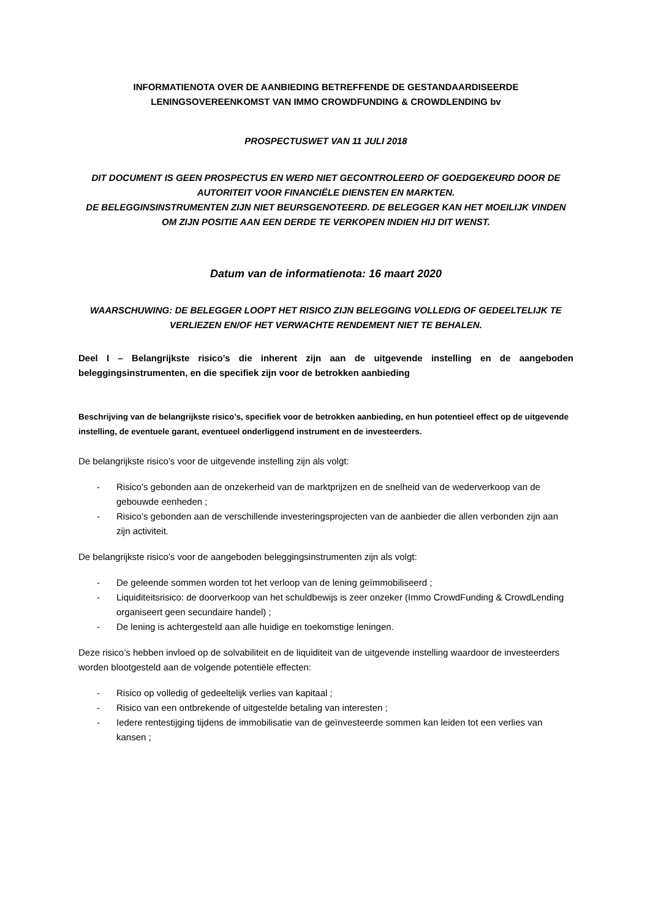INFORMATIENOTA OVER DE AANBIEDING BETREFFENDE DE GESTANDAARDISEERDE
LENINGSOVEREENKOMST VAN IMMO CROWDFUNDING & CROWDLENDING bv
PROSPECTUSWET VAN 11 JULI 2018
DIT DOCUMENT IS GEEN PROSPECTUS EN WERD NIET GECONTROLEERD OF GOEDGEKEURD DOOR DE AUTORITEIT VOOR FINANCIËLE DIENSTEN EN MARKTEN.
DE BELEGGINSINSTRUMENTEN ZIJN NIET BEURSGENOTEERD. DE BELEGGER KAN HET MOEILIJK VINDEN OM ZIJN POSITIE AAN EEN DERDE TE VERKOPEN INDIEN HIJ DIT WENST.
Datum van de informatienota: 16 maart 2020
WAARSCHUWING: DE BELEGGER LOOPT HET RISICO ZIJN BELEGGING VOLLEDIG OF GEDEELTELIJK TE VERLIEZEN EN/OF HET VERWACHTE RENDEMENT NIET TE BEHALEN.
Deel I – Belangrijkste risico’s die inherent zijn aan de uitgevende instelling en de aangeboden beleggingsinstrumenten, en die specifiek zijn voor de betrokken aanbieding
Beschrijving van de belangrijkste risico’s, specifiek voor de betrokken aanbieding, en hun potentieel effect op de uitgevende instelling, de eventuele garant, eventueel onderliggend instrument en de investeerders.
De belangrijkste risico’s voor de uitgevende instelling zijn als volgt:
- Risico’s gebonden aan de onzekerheid van de marktprijzen en de snelheid van de wederverkoop van de gebouwde eenheden ;
- Risico’s gebonden aan de verschillende investeringsprojecten van de aanbieder die allen verbonden zijn aan zijn activiteit.
De belangrijkste risico’s voor de aangeboden beleggingsinstrumenten zijn als volgt:
- De geleende sommen worden tot het verloop van de lening geïmmobiliseerd ;
- Liquiditeitsrisico: de doorverkoop van het schuldbewijs is zeer onzeker (Immo CrowdFunding & CrowdLending organiseert geen secundaire handel) ;
- De lening is achtergesteld aan alle huidige en toekomstige leningen.
Deze risico’s hebben invloed op de solvabiliteit en de liquiditeit van de uitgevende instelling waardoor de investeerders worden blootgesteld aan de volgende potentiële effecten:
- Risico op volledig of gedeeltelijk verlies van kapitaal ;
- Risico van een ontbrekende of uitgestelde betaling van interesten ;
- Iedere rentestijging tijdens de immobilisatie van de geïnvesteerde sommen kan leiden tot een verlies van kansen ;